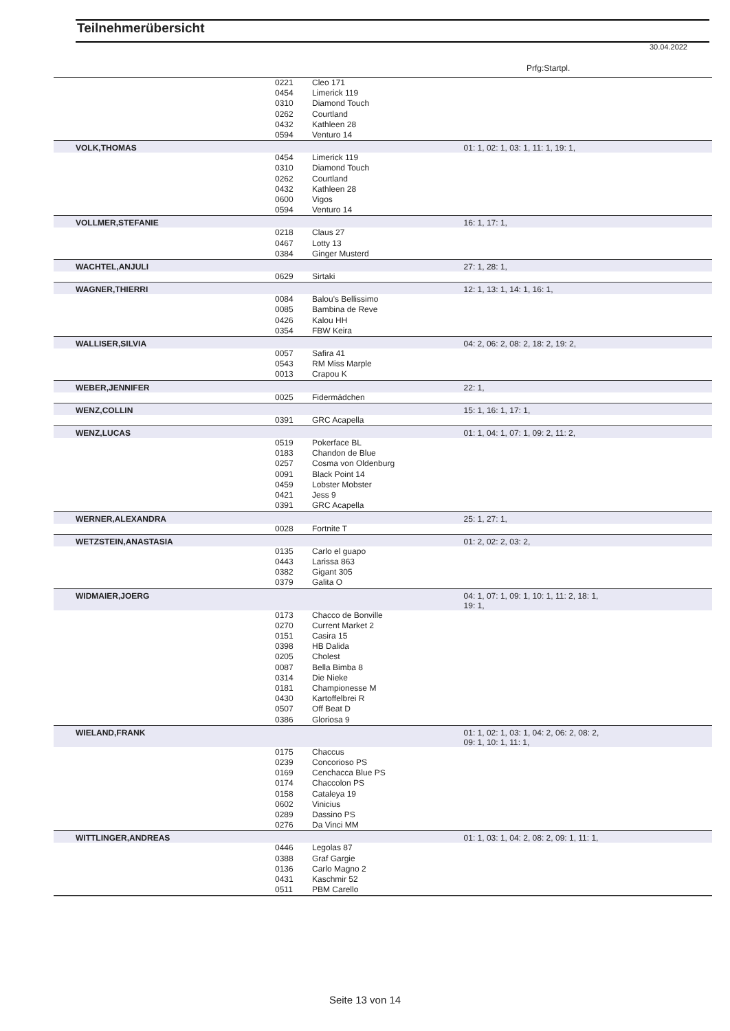Teilnehmerübersicht
30.04.2022
Prfg:Startpl.
| | 0221 | Cleo 171 | |
| | 0454 | Limerick 119 | |
| | 0310 | Diamond Touch | |
| | 0262 | Courtland | |
| | 0432 | Kathleen 28 | |
| | 0594 | Venturo 14 | |
| VOLK,THOMAS | | | 01: 1, 02: 1, 03: 1, 11: 1, 19: 1, |
| | 0454 | Limerick 119 | |
| | 0310 | Diamond Touch | |
| | 0262 | Courtland | |
| | 0432 | Kathleen 28 | |
| | 0600 | Vigos | |
| | 0594 | Venturo 14 | |
| VOLLMER,STEFANIE | | | 16: 1, 17: 1, |
| | 0218 | Claus 27 | |
| | 0467 | Lotty 13 | |
| | 0384 | Ginger Musterd | |
| WACHTEL,ANJULI | | | 27: 1, 28: 1, |
| | 0629 | Sirtaki | |
| WAGNER,THIERRI | | | 12: 1, 13: 1, 14: 1, 16: 1, |
| | 0084 | Balou's Bellissimo | |
| | 0085 | Bambina de Reve | |
| | 0426 | Kalou HH | |
| | 0354 | FBW Keira | |
| WALLISER,SILVIA | | | 04: 2, 06: 2, 08: 2, 18: 2, 19: 2, |
| | 0057 | Safira 41 | |
| | 0543 | RM Miss Marple | |
| | 0013 | Crapou K | |
| WEBER,JENNIFER | | | 22: 1, |
| | 0025 | Fidermädchen | |
| WENZ,COLLIN | | | 15: 1, 16: 1, 17: 1, |
| | 0391 | GRC Acapella | |
| WENZ,LUCAS | | | 01: 1, 04: 1, 07: 1, 09: 2, 11: 2, |
| | 0519 | Pokerface BL | |
| | 0183 | Chandon de Blue | |
| | 0257 | Cosma von Oldenburg | |
| | 0091 | Black Point 14 | |
| | 0459 | Lobster Mobster | |
| | 0421 | Jess 9 | |
| | 0391 | GRC Acapella | |
| WERNER,ALEXANDRA | | | 25: 1, 27: 1, |
| | 0028 | Fortnite T | |
| WETZSTEIN,ANASTASIA | | | 01: 2, 02: 2, 03: 2, |
| | 0135 | Carlo el guapo | |
| | 0443 | Larissa 863 | |
| | 0382 | Gigant 305 | |
| | 0379 | Galita O | |
| WIDMAIER,JOERG | | | 04: 1, 07: 1, 09: 1, 10: 1, 11: 2, 18: 1, 19: 1, |
| | 0173 | Chacco de Bonville | |
| | 0270 | Current Market 2 | |
| | 0151 | Casira 15 | |
| | 0398 | HB Dalida | |
| | 0205 | Cholest | |
| | 0087 | Bella Bimba 8 | |
| | 0314 | Die Nieke | |
| | 0181 | Championesse M | |
| | 0430 | Kartoffelbrei R | |
| | 0507 | Off Beat D | |
| | 0386 | Gloriosa 9 | |
| WIELAND,FRANK | | | 01: 1, 02: 1, 03: 1, 04: 2, 06: 2, 08: 2, 09: 1, 10: 1, 11: 1, |
| | 0175 | Chaccus | |
| | 0239 | Concorioso PS | |
| | 0169 | Cenchacca Blue PS | |
| | 0174 | Chaccolon PS | |
| | 0158 | Cataleya 19 | |
| | 0602 | Vinicius | |
| | 0289 | Dassino PS | |
| | 0276 | Da Vinci MM | |
| WITTLINGER,ANDREAS | | | 01: 1, 03: 1, 04: 2, 08: 2, 09: 1, 11: 1, |
| | 0446 | Legolas 87 | |
| | 0388 | Graf Gargie | |
| | 0136 | Carlo Magno 2 | |
| | 0431 | Kaschmir 52 | |
| | 0511 | PBM Carello | |
Seite 13 von 14